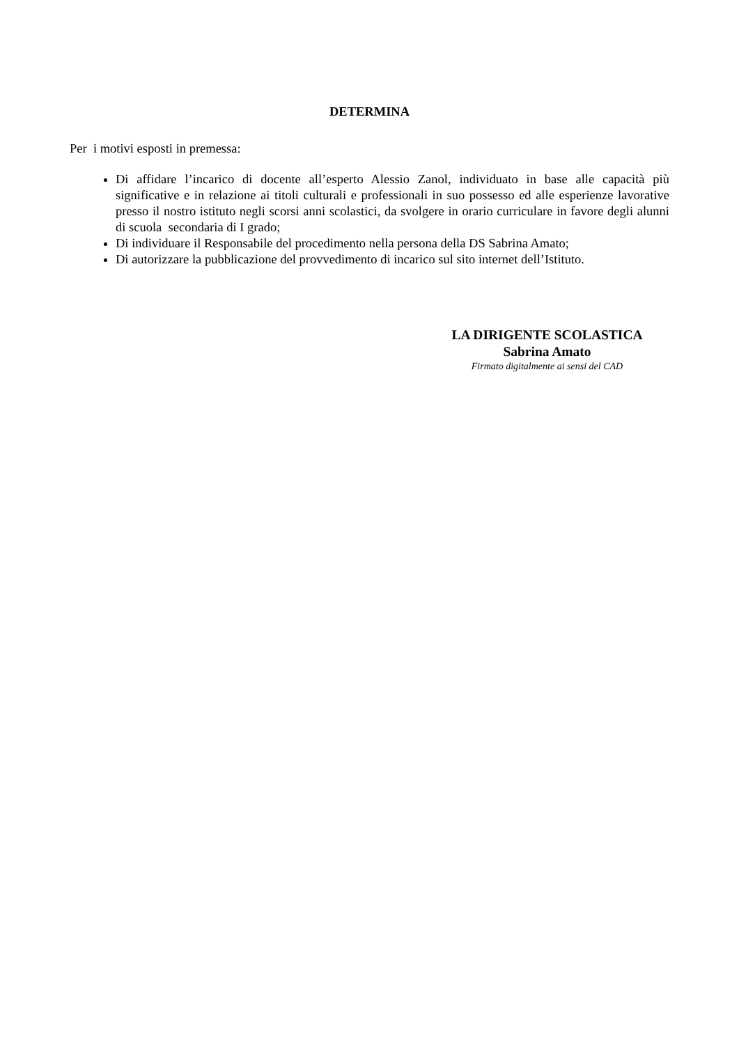DETERMINA
Per i motivi esposti in premessa:
Di affidare l’incarico di docente all’esperto Alessio Zanol, individuato in base alle capacità più significative e in relazione ai titoli culturali e professionali in suo possesso ed alle esperienze lavorative presso il nostro istituto negli scorsi anni scolastici, da svolgere in orario curriculare in favore degli alunni di scuola secondaria di I grado;
Di individuare il Responsabile del procedimento nella persona della DS Sabrina Amato;
Di autorizzare la pubblicazione del provvedimento di incarico sul sito internet dell’Istituto.
LA DIRIGENTE SCOLASTICA
Sabrina Amato
Firmato digitalmente ai sensi del CAD